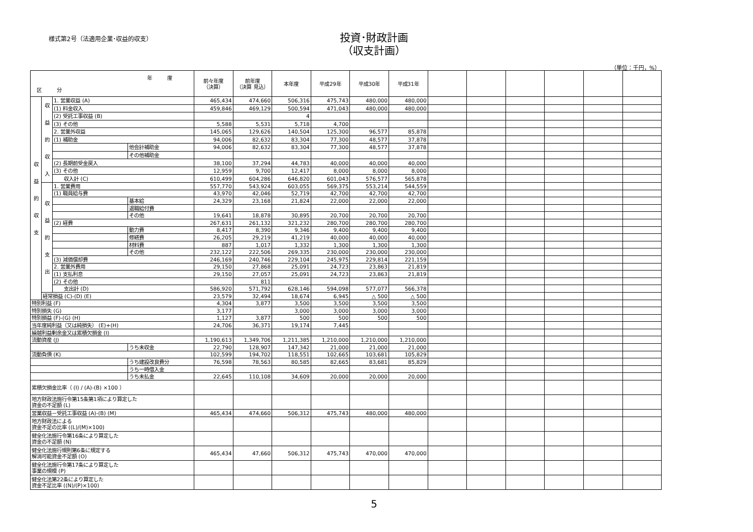様式第2号（法適用企業･収益的収支）
投資･財政計画
（収支計画）
（単位：千円，%）
| 年 度 区 分 | | | | 前々年度 （決算） | 前年度 （決算 見込） | 本年度 | 平成29年 | 平成30年 | 平成31年 | | | | | | |
| --- | --- | --- | --- | --- | --- | --- | --- | --- | --- | --- | --- | --- | --- | --- | --- |
| 収 益 的 収 支 | 収 益 的 収 入 | 1. 営業収益 (A) | | 465,434 | 474,660 | 506,316 | 475,743 | 480,000 | 480,000 | | | | | | |
| | | (1) 料金収入 | | 459,846 | 469,129 | 500,594 | 471,043 | 480,000 | 480,000 | | | | | | |
| | | (2) 受託工事収益 (B) | | | | 4 | | | | | | | | | |
| | | (3) その他 | | 5,588 | 5,531 | 5,718 | 4,700 | | | | | | | | |
| | | 2. 営業外収益 | | 145,065 | 129,626 | 140,504 | 125,300 | 96,577 | 85,878 | | | | | | |
| | | (1) 補助金 | | 94,006 | 82,632 | 83,304 | 77,300 | 48,577 | 37,878 | | | | | | |
| | | | 他会計補助金 | 94,006 | 82,632 | 83,304 | 77,300 | 48,577 | 37,878 | | | | | | |
| | | | その他補助金 | | | | | | | | | | | | |
| | | (2) 長期前受金戻入 | | 38,100 | 37,294 | 44,783 | 40,000 | 40,000 | 40,000 | | | | | | |
| | | (3) その他 | | 12,959 | 9,700 | 12,417 | 8,000 | 8,000 | 8,000 | | | | | | |
| | | 収入計 (C) | | 610,499 | 604,286 | 646,820 | 601,043 | 576,577 | 565,878 | | | | | | |
| | 収 益 的 支 出 | 1. 営業費用 | | 557,770 | 543,924 | 603,055 | 569,375 | 553,214 | 544,559 | | | | | | |
| | | (1) 職員給与費 | | 43,970 | 42,046 | 52,719 | 42,700 | 42,700 | 42,700 | | | | | | |
| | | | 基本給 | 24,329 | 23,168 | 21,824 | 22,000 | 22,000 | 22,000 | | | | | | |
| | | | 退職給付費 | | | | | | | | | | | | |
| | | | その他 | 19,641 | 18,878 | 30,895 | 20,700 | 20,700 | 20,700 | | | | | | |
| | | (2) 経費 | | 267,631 | 261,132 | 321,232 | 280,700 | 280,700 | 280,700 | | | | | | |
| | | | 動力費 | 8,417 | 8,390 | 9,346 | 9,400 | 9,400 | 9,400 | | | | | | |
| | | | 修繕費 | 26,205 | 29,219 | 41,219 | 40,000 | 40,000 | 40,000 | | | | | | |
| | | | 材料費 | 887 | 1,017 | 1,332 | 1,300 | 1,300 | 1,300 | | | | | | |
| | | | その他 | 232,122 | 222,506 | 269,335 | 230,000 | 230,000 | 230,000 | | | | | | |
| | | (3) 減価償却費 | | 246,169 | 240,746 | 229,104 | 245,975 | 229,814 | 221,159 | | | | | | |
| | | 2. 営業外費用 | | 29,150 | 27,868 | 25,091 | 24,723 | 23,863 | 21,819 | | | | | | |
| | | (1) 支払利息 | | 29,150 | 27,057 | 25,091 | 24,723 | 23,863 | 21,819 | | | | | | |
| | | (2) その他 | | | 811 | | | | | | | | | | |
| | | 支出計 (D) | | 586,920 | 571,792 | 628,146 | 594,098 | 577,077 | 566,378 | | | | | | |
| | 経常損益 (C)-(D) (E) | | | 23,579 | 32,494 | 18,674 | 6,945 | △ 500 | △ 500 | | | | | | |
| 特別利益 (F) | | | | 4,304 | 3,877 | 3,500 | 3,500 | 3,500 | 3,500 | | | | | | |
| 特別損失 (G) | | | | 3,177 | | 3,000 | 3,000 | 3,000 | 3,000 | | | | | | |
| 特別損益 (F)-(G) (H) | | | | 1,127 | 3,877 | 500 | 500 | 500 | 500 | | | | | | |
| 当年度純利益（又は純損失） (E)+(H) | | | | 24,706 | 36,371 | 19,174 | 7,445 | | | | | | | | |
| 繰越利益剰余金又は累積欠損金 (I) | | | | | | | | | | | | | | | |
| 流動資産 (J) | | | | 1,190,613 | 1,349,706 | 1,211,385 | 1,210,000 | 1,210,000 | 1,210,000 | | | | | | |
| | | | うち未収金 | 22,790 | 128,907 | 147,342 | 21,000 | 21,000 | 21,000 | | | | | | |
| 流動負債 (K) | | | | 102,599 | 194,702 | 118,551 | 102,665 | 103,681 | 105,829 | | | | | | |
| | | | うち建設改良費分 | 76,598 | 78,563 | 80,585 | 82,665 | 83,681 | 85,829 | | | | | | |
| | | | うち一時借入金 | | | | | | | | | | | | |
| | | | うち未払金 | 22,645 | 110,108 | 34,609 | 20,000 | 20,000 | 20,000 | | | | | | |
| 累積欠損金比率（ (I) / (A)-(B) ×100 ） | | | | | | | | | | | | | | | |
| 地方財政法施行令第15条第1項により算定した 資金の不足額 (L) | | | | | | | | | | | | | | | |
| 営業収益－受託工事収益 (A)-(B) (M) | | | | 465,434 | 474,660 | 506,312 | 475,743 | 480,000 | 480,000 | | | | | | |
| 地方財政法による 資金不足の比率 ((L)/(M)×100) | | | | | | | | | | | | | | | |
| 健全化法施行令第16条により算定した 資金の不足額 (N) | | | | | | | | | | | | | | | |
| 健全化法施行規則第6条に規定する 解消可能資金不足額 (O) | | | | 465,434 | 47,660 | 506,312 | 475,743 | 470,000 | 470,000 | | | | | | |
| 健全化法施行令第17条により算定した 事業の規模 (P) | | | | | | | | | | | | | | | |
| 健全化法第22条により算定した 資金不足比率 ((N)/(P)×100) | | | | | | | | | | | | | | | |
5